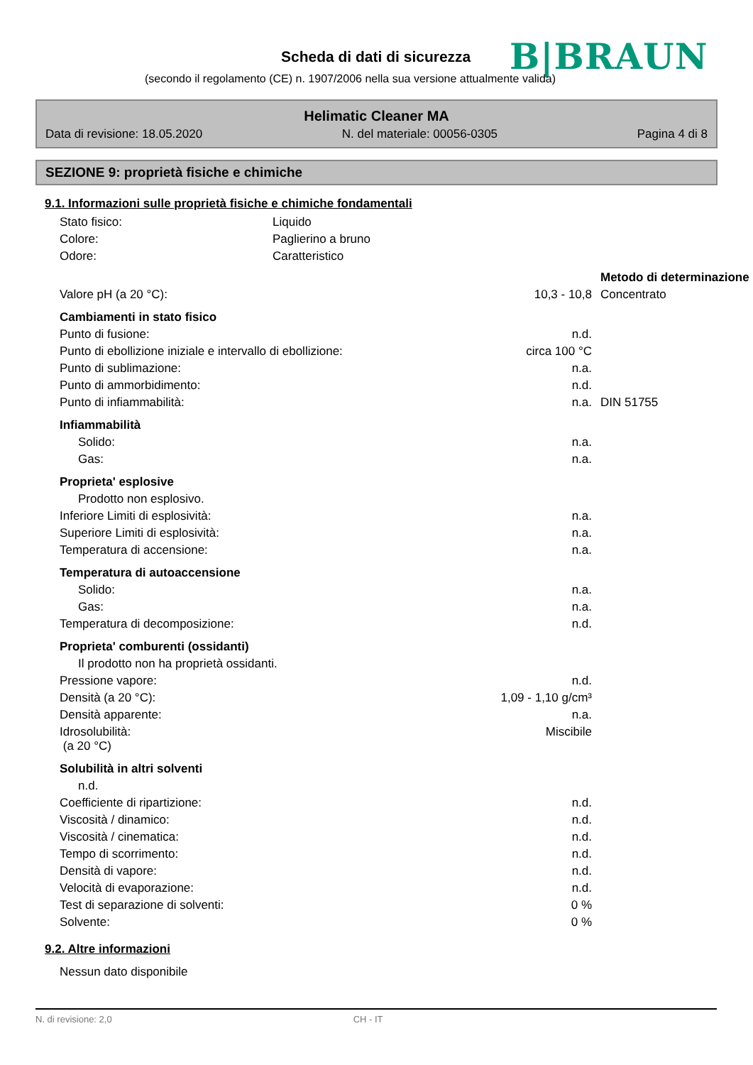Scheda di dati di sicurezza B|BRAUN
(secondo il regolamento (CE) n. 1907/2006 nella sua versione attualmente valida)
Helimatic Cleaner MA
Data di revisione: 18.05.2020 N. del materiale: 00056-0305 Pagina 4 di 8
SEZIONE 9: proprietà fisiche e chimiche
9.1. Informazioni sulle proprietà fisiche e chimiche fondamentali
| Stato fisico: | Liquido |
| Colore: | Paglierino a bruno |
| Odore: | Caratteristico |
| | | Metodo di determinazione |
| Valore pH (a 20 °C): | 10,3 - 10,8 | Concentrato |
| Cambiamenti in stato fisico | | |
| Punto di fusione: | n.d. | |
| Punto di ebollizione iniziale e intervallo di ebollizione: | circa 100 °C | |
| Punto di sublimazione: | n.a. | |
| Punto di ammorbidimento: | n.d. | |
| Punto di infiammabilità: | n.a. | DIN 51755 |
| Infiammabilità | | |
| Solido: | n.a. | |
| Gas: | n.a. | |
| Proprieta' esplosive | | |
| Prodotto non esplosivo. | | |
| Inferiore Limiti di esplosività: | n.a. | |
| Superiore Limiti di esplosività: | n.a. | |
| Temperatura di accensione: | n.a. | |
| Temperatura di autoaccensione | | |
| Solido: | n.a. | |
| Gas: | n.a. | |
| Temperatura di decomposizione: | n.d. | |
| Proprieta' comburenti (ossidanti) | | |
| Il prodotto non ha proprietà ossidanti. | | |
| Pressione vapore: | n.d. | |
| Densità (a 20 °C): | 1,09 - 1,10 g/cm³ | |
| Densità apparente: | n.a. | |
| Idrosolubilità: (a 20 °C) | Miscibile | |
| Solubilità in altri solventi | | |
| n.d. | | |
| Coefficiente di ripartizione: | n.d. | |
| Viscosità / dinamico: | n.d. | |
| Viscosità / cinematica: | n.d. | |
| Tempo di scorrimento: | n.d. | |
| Densità di vapore: | n.d. | |
| Velocità di evaporazione: | n.d. | |
| Test di separazione di solventi: | 0 % | |
| Solvente: | 0 % | |
9.2. Altre informazioni
| Nessun dato disponibile |
N. di revisione: 2,0 CH - IT